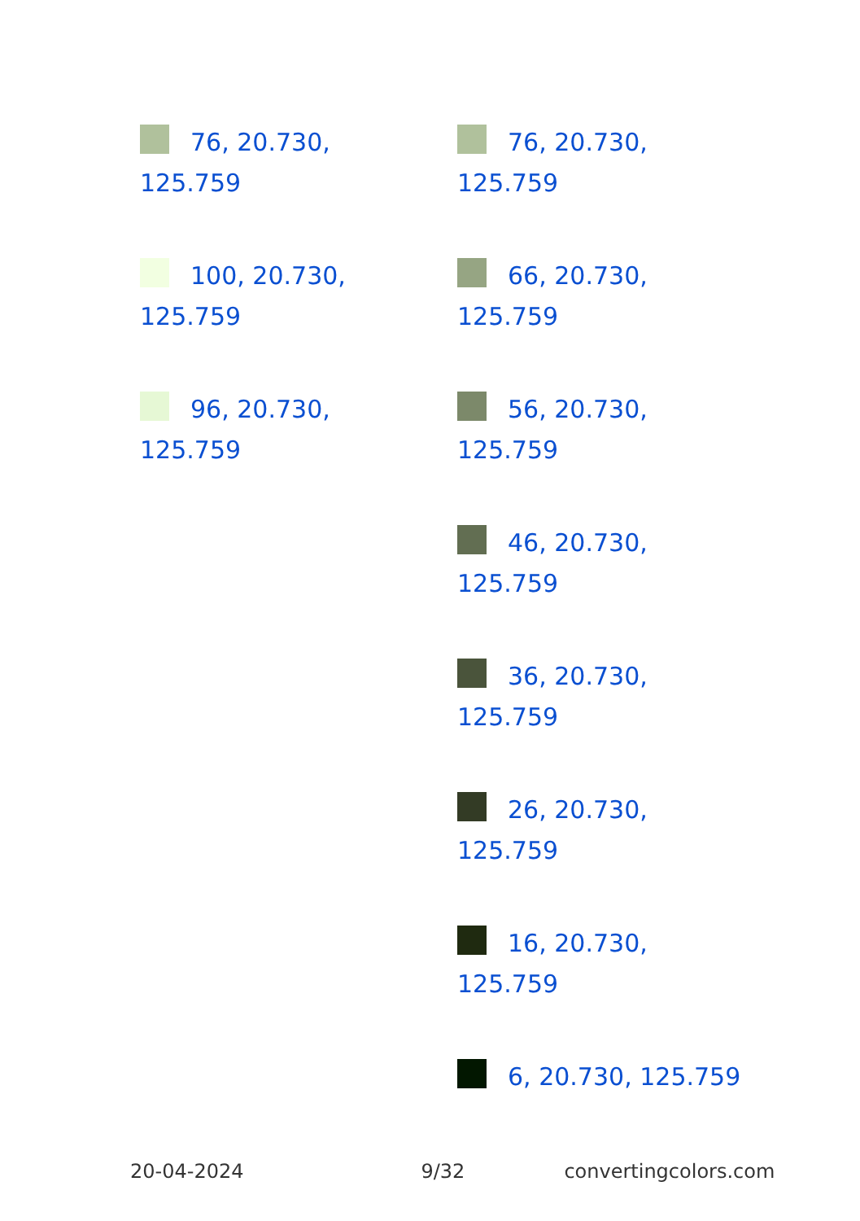76, 20.730, 125.759
100, 20.730, 125.759
96, 20.730, 125.759
76, 20.730, 125.759
66, 20.730, 125.759
56, 20.730, 125.759
46, 20.730, 125.759
36, 20.730, 125.759
26, 20.730, 125.759
16, 20.730, 125.759
6, 20.730, 125.759
20-04-2024 9/32 convertingcolors.com